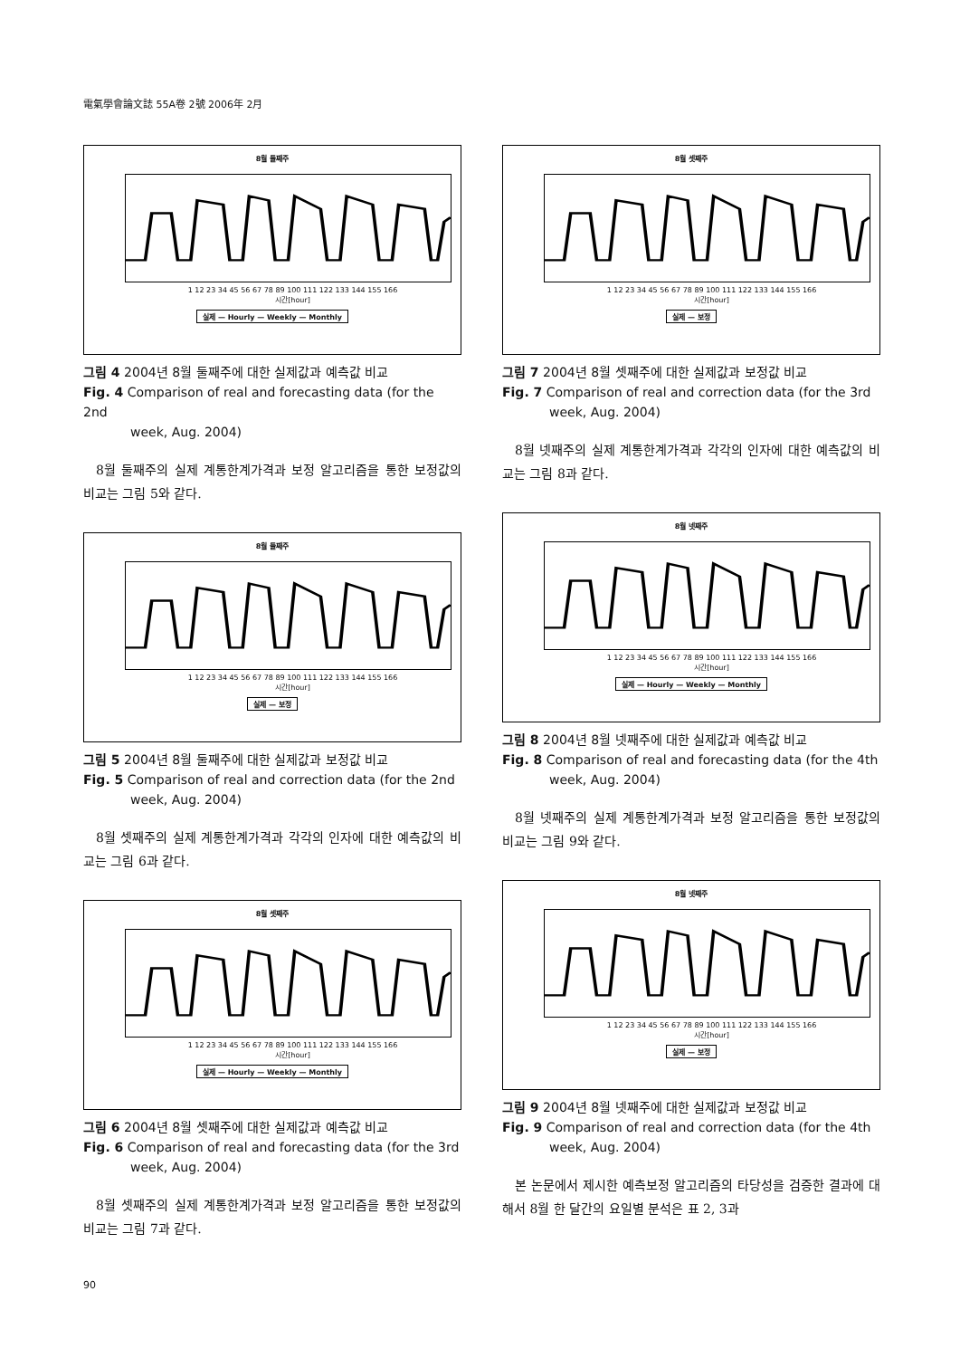電氣學會論文誌 55A卷 2號 2006年 2月
8월 둘째주
1 12 23 34 45 56 67 78 89 100 111 122 133 144 155 166
시간[hour]
실제 — Hourly — Weekly — Monthly
그림 4 2004년 8월 둘째주에 대한 실제값과 예측값 비교
Fig. 4 Comparison of real and forecasting data (for the 2nd
week, Aug. 2004)
8월 둘째주의 실제 계통한계가격과 보정 알고리즘을 통한 보정값의 비교는 그림 5와 같다.
8월 둘째주
1 12 23 34 45 56 67 78 89 100 111 122 133 144 155 166
시간[hour]
실제 — 보정
그림 5 2004년 8월 둘째주에 대한 실제값과 보정값 비교
Fig. 5 Comparison of real and correction data (for the 2nd
week, Aug. 2004)
8월 셋째주의 실제 계통한계가격과 각각의 인자에 대한 예측값의 비교는 그림 6과 같다.
8월 셋째주
1 12 23 34 45 56 67 78 89 100 111 122 133 144 155 166
시간[hour]
실제 — Hourly — Weekly — Monthly
그림 6 2004년 8월 셋째주에 대한 실제값과 예측값 비교
Fig. 6 Comparison of real and forecasting data (for the 3rd
week, Aug. 2004)
8월 셋째주의 실제 계통한계가격과 보정 알고리즘을 통한 보정값의 비교는 그림 7과 같다.
8월 셋째주
1 12 23 34 45 56 67 78 89 100 111 122 133 144 155 166
시간[hour]
실제 — 보정
그림 7 2004년 8월 셋째주에 대한 실제값과 보정값 비교
Fig. 7 Comparison of real and correction data (for the 3rd
week, Aug. 2004)
8월 넷째주의 실제 계통한계가격과 각각의 인자에 대한 예측값의 비교는 그림 8과 같다.
8월 넷째주
1 12 23 34 45 56 67 78 89 100 111 122 133 144 155 166
시간[hour]
실제 — Hourly — Weekly — Monthly
그림 8 2004년 8월 넷째주에 대한 실제값과 예측값 비교
Fig. 8 Comparison of real and forecasting data (for the 4th
week, Aug. 2004)
8월 넷째주의 실제 계통한계가격과 보정 알고리즘을 통한 보정값의 비교는 그림 9와 같다.
8월 넷째주
1 12 23 34 45 56 67 78 89 100 111 122 133 144 155 166
시간[hour]
실제 — 보정
그림 9 2004년 8월 넷째주에 대한 실제값과 보정값 비교
Fig. 9 Comparison of real and correction data (for the 4th
week, Aug. 2004)
본 논문에서 제시한 예측보정 알고리즘의 타당성을 검증한 결과에 대해서 8월 한 달간의 요일별 분석은 표 2, 3과
90